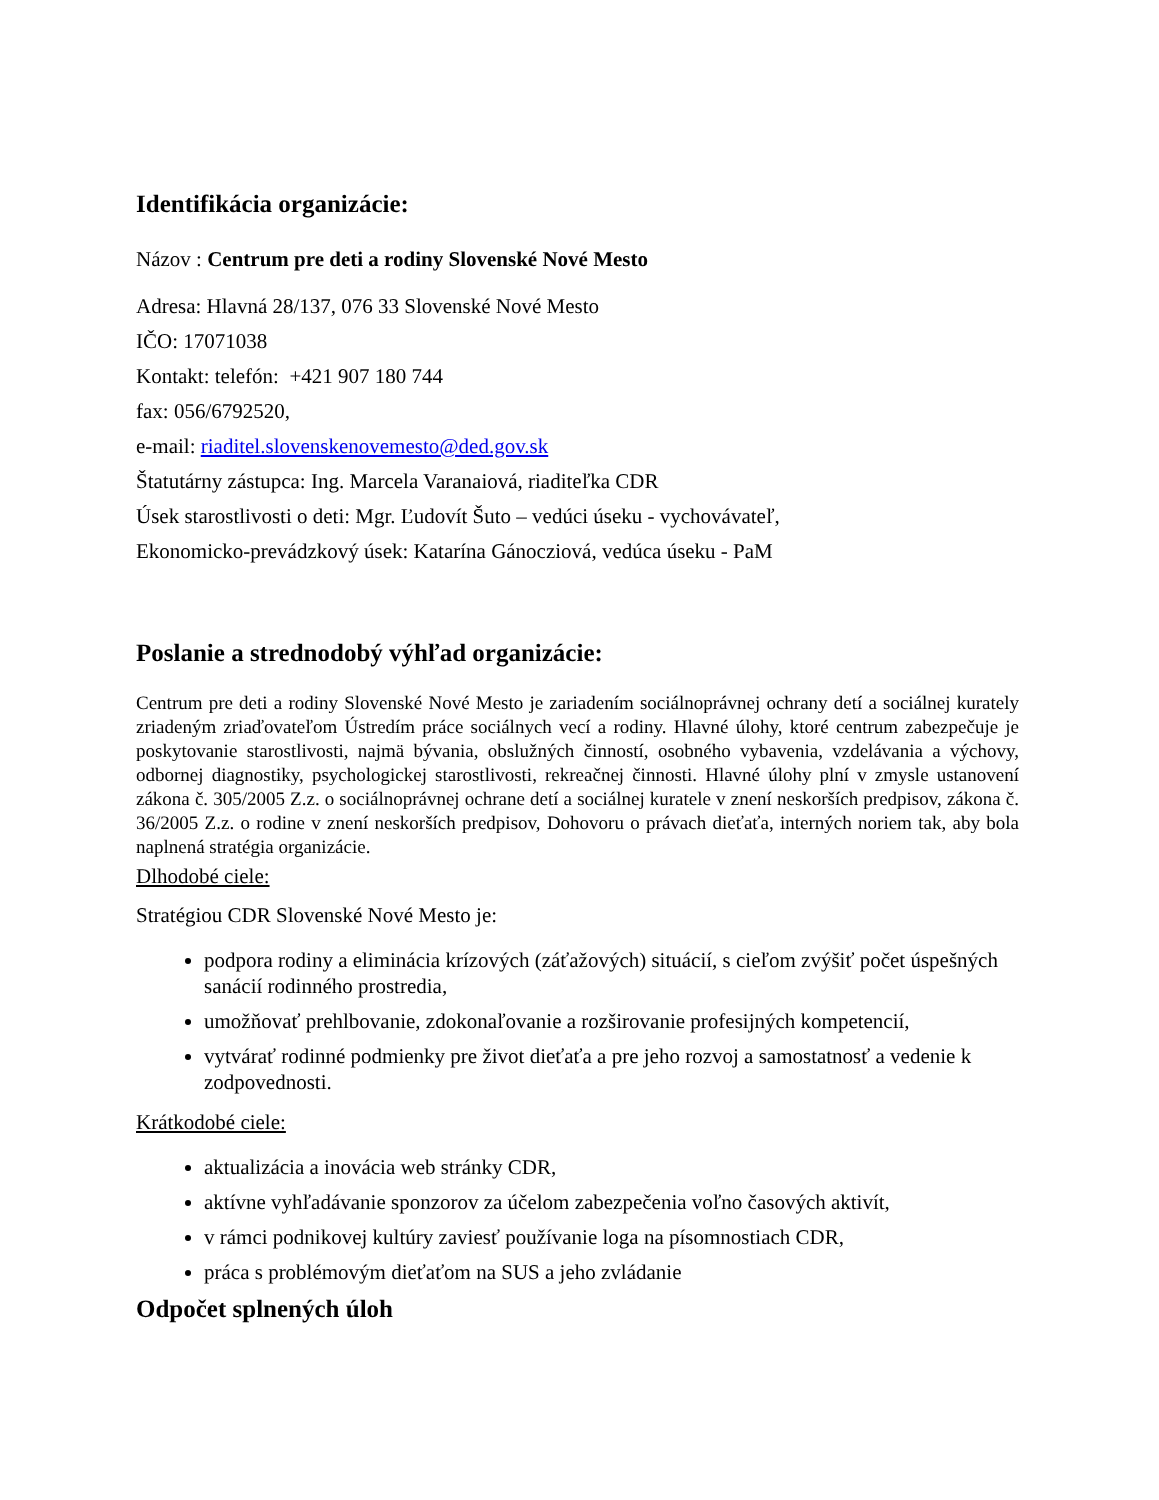Identifikácia organizácie:
Názov : Centrum pre deti a rodiny Slovenské Nové Mesto
Adresa: Hlavná 28/137, 076 33 Slovenské Nové Mesto
IČO: 17071038
Kontakt: telefón: +421 907 180 744
fax: 056/6792520,
e-mail: riaditel.slovenskenovemesto@ded.gov.sk
Štatutárny zástupca: Ing. Marcela Varanaiová, riaditeľka CDR
Úsek starostlivosti o deti: Mgr. Ľudovít Šuto – vedúci úseku - vychovávateľ,
Ekonomicko-prevádzkový úsek: Katarína Gánocziová, vedúca úseku - PaM
Poslanie a strednodobý výhľad organizácie:
Centrum pre deti a rodiny Slovenské Nové Mesto je zariadením sociálnoprávnej ochrany detí a sociálnej kurately zriadeným zriaďovateľom Ústredím práce sociálnych vecí a rodiny. Hlavné úlohy, ktoré centrum zabezpečuje je poskytovanie starostlivosti, najmä bývania, obslužných činností, osobného vybavenia, vzdelávania a výchovy, odbornej diagnostiky, psychologickej starostlivosti, rekreačnej činnosti. Hlavné úlohy plní v zmysle ustanovení zákona č. 305/2005 Z.z. o sociálnoprávnej ochrane detí a sociálnej kuratele v znení neskorších predpisov, zákona č. 36/2005 Z.z. o rodine v znení neskorších predpisov, Dohovoru o právach dieťaťa, interných noriem tak, aby bola naplnená stratégia organizácie.
Dlhodobé ciele:
Stratégiou CDR Slovenské Nové Mesto je:
podpora rodiny a eliminácia krízových (záťažových) situácií, s cieľom zvýšiť počet úspešných sanácií rodinného prostredia,
umožňovať prehlbovanie, zdokonaľovanie a rozširovanie profesijných kompetencií,
vytvárať rodinné podmienky pre život dieťaťa a pre jeho rozvoj a samostatnosť a vedenie k zodpovednosti.
Krátkodobé ciele:
aktualizácia a inovácia web stránky CDR,
aktívne vyhľadávanie sponzorov za účelom zabezpečenia voľno časových aktivít,
v rámci podnikovej kultúry zaviesť používanie loga na písomnostiach CDR,
práca s problémovým dieťaťom na SUS a jeho zvládanie
Odpočet splnených úloh